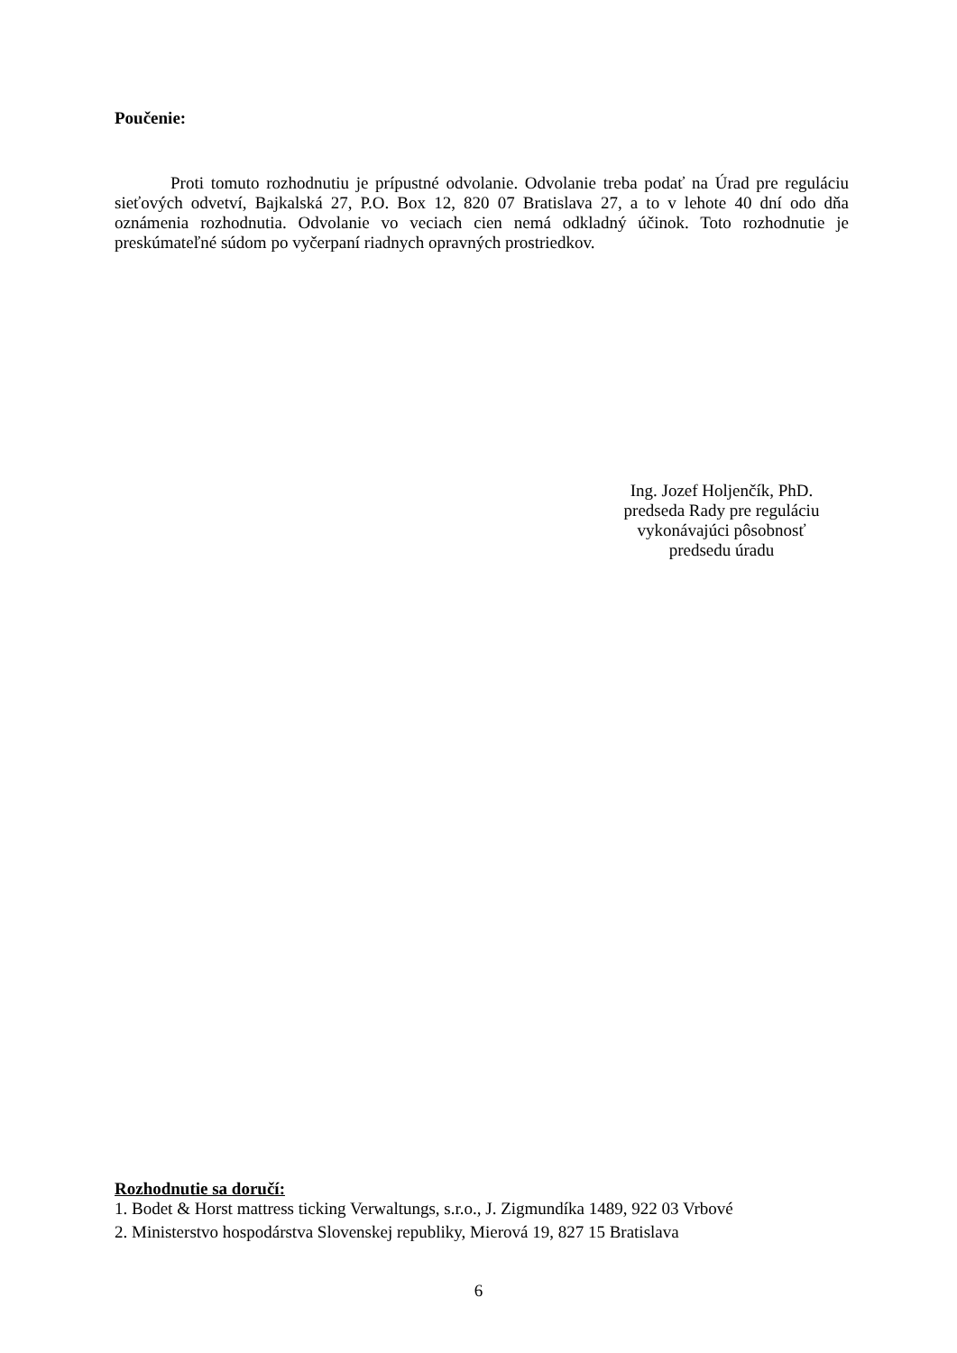Poučenie:
Proti tomuto rozhodnutiu je prípustné odvolanie. Odvolanie treba podať na Úrad pre reguláciu sieťových odvetví, Bajkalská 27, P.O. Box 12, 820 07 Bratislava 27, a to v lehote 40 dní odo dňa oznámenia rozhodnutia. Odvolanie vo veciach cien nemá odkladný účinok. Toto rozhodnutie je preskúmateľné súdom po vyčerpaní riadnych opravných prostriedkov.
Ing. Jozef Holjenčík, PhD.
predseda Rady pre reguláciu
vykonávajúci pôsobnosť
predsedu úradu
Rozhodnutie sa doručí:
1. Bodet & Horst mattress ticking Verwaltungs, s.r.o., J. Zigmundíka 1489, 922 03 Vrbové
2. Ministerstvo hospodárstva Slovenskej republiky, Mierová 19, 827 15 Bratislava
6